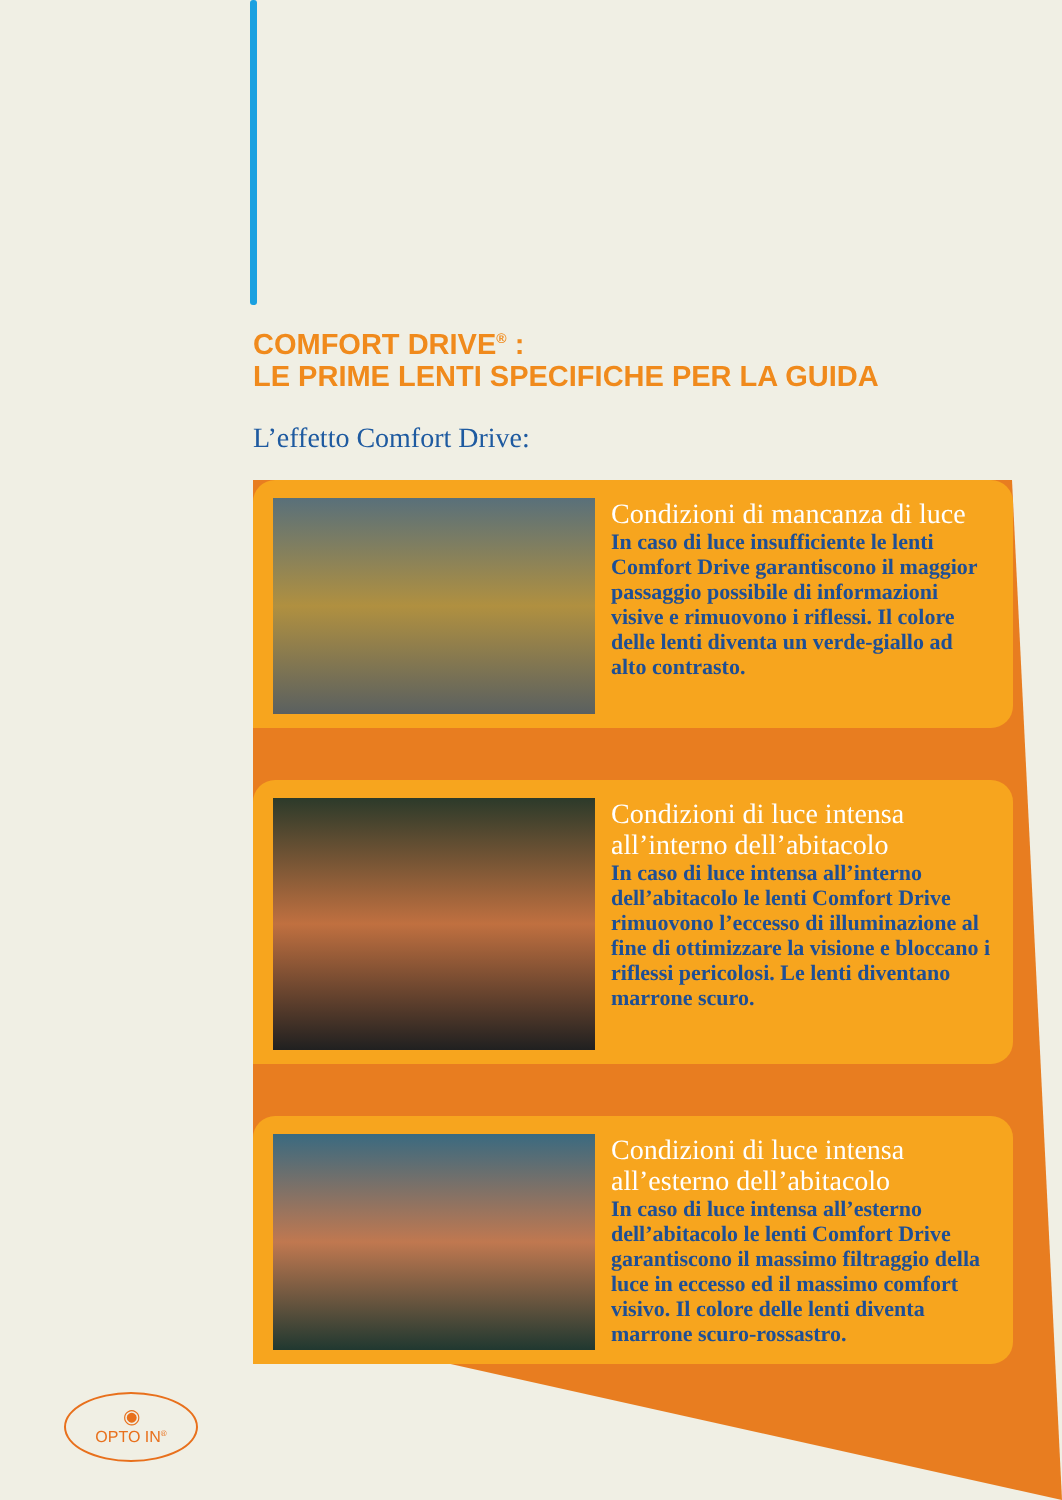COMFORT DRIVE<sup>®</sup> :
LE PRIME LENTI SPECIFICHE PER LA GUIDA
L’effetto Comfort Drive:
Condizioni di mancanza di luce
In caso di luce insufficiente le lenti Comfort Drive garantiscono il maggior passaggio possibile di informazioni visive e rimuovono i riflessi. Il colore delle lenti diventa un verde-giallo ad alto contrasto.
Condizioni di luce intensa all’interno dell’abitacolo
In caso di luce intensa all’interno dell’abitacolo le lenti Comfort Drive rimuovono l’eccesso di illuminazione al fine di ottimizzare la visione e bloccano i riflessi pericolosi. Le lenti diventano marrone scuro.
Condizioni di luce intensa all’esterno dell’abitacolo
In caso di luce intensa all’esterno dell’abitacolo le lenti Comfort Drive garantiscono il massimo filtraggio della luce in eccesso ed il massimo comfort visivo. Il colore delle lenti diventa marrone scuro-rossastro.
◉
OPTO IN<sup>®</sup>